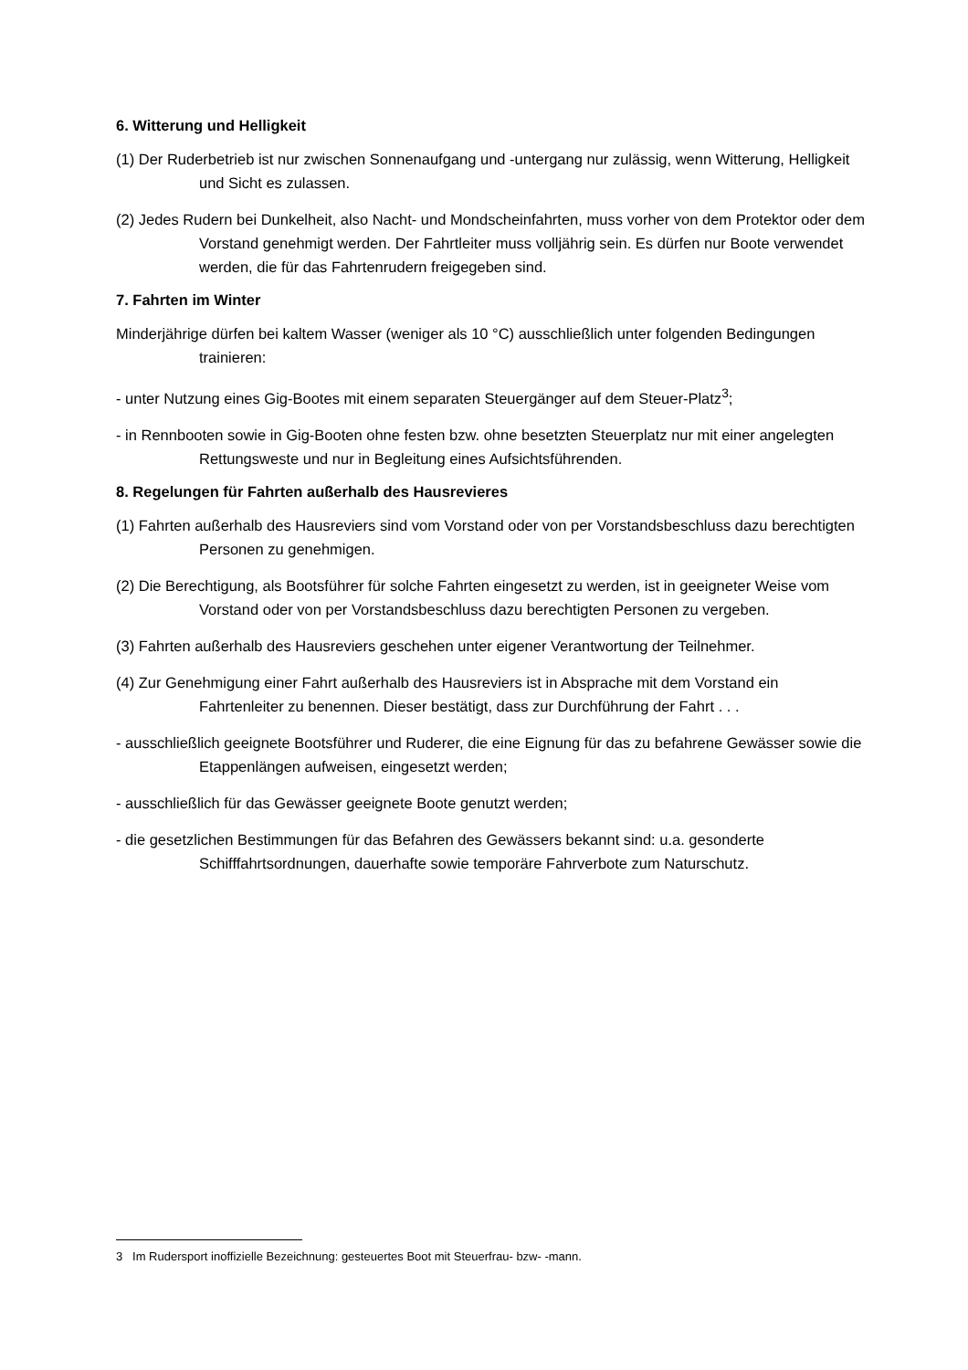6. Witterung und Helligkeit
(1) Der Ruderbetrieb ist nur zwischen Sonnenaufgang und -untergang nur zulässig, wenn Witterung, Helligkeit und Sicht es zulassen.
(2) Jedes Rudern bei Dunkelheit, also Nacht- und Mondscheinfahrten, muss vorher von dem Protektor oder dem Vorstand genehmigt werden. Der Fahrtleiter muss volljährig sein. Es dürfen nur Boote verwendet werden, die für das Fahrtenrudern freigegeben sind.
7. Fahrten im Winter
Minderjährige dürfen bei kaltem Wasser (weniger als 10 °C) ausschließlich unter folgenden Bedingungen trainieren:
- unter Nutzung eines Gig-Bootes mit einem separaten Steuergänger auf dem Steuer-Platz<sup>3</sup>;
- in Rennbooten sowie in Gig-Booten ohne festen bzw. ohne besetzten Steuerplatz nur mit einer angelegten Rettungsweste und nur in Begleitung eines Aufsichtsführenden.
8. Regelungen für Fahrten außerhalb des Hausrevieres
(1) Fahrten außerhalb des Hausreviers sind vom Vorstand oder von per Vorstandsbeschluss dazu berechtigten Personen zu genehmigen.
(2) Die Berechtigung, als Bootsführer für solche Fahrten eingesetzt zu werden, ist in geeigneter Weise vom Vorstand oder von per Vorstandsbeschluss dazu berechtigten Personen zu vergeben.
(3) Fahrten außerhalb des Hausreviers geschehen unter eigener Verantwortung der Teilnehmer.
(4) Zur Genehmigung einer Fahrt außerhalb des Hausreviers ist in Absprache mit dem Vorstand ein Fahrtenleiter zu benennen. Dieser bestätigt, dass zur Durchführung der Fahrt . . .
- ausschließlich geeignete Bootsführer und Ruderer, die eine Eignung für das zu befahrene Gewässer sowie die Etappenlängen aufweisen, eingesetzt werden;
- ausschließlich für das Gewässer geeignete Boote genutzt werden;
- die gesetzlichen Bestimmungen für das Befahren des Gewässers bekannt sind: u.a. gesonderte Schifffahrtsordnungen, dauerhafte sowie temporäre Fahrverbote zum Naturschutz.
3 Im Rudersport inoffizielle Bezeichnung: gesteuertes Boot mit Steuerfrau- bzw- -mann.